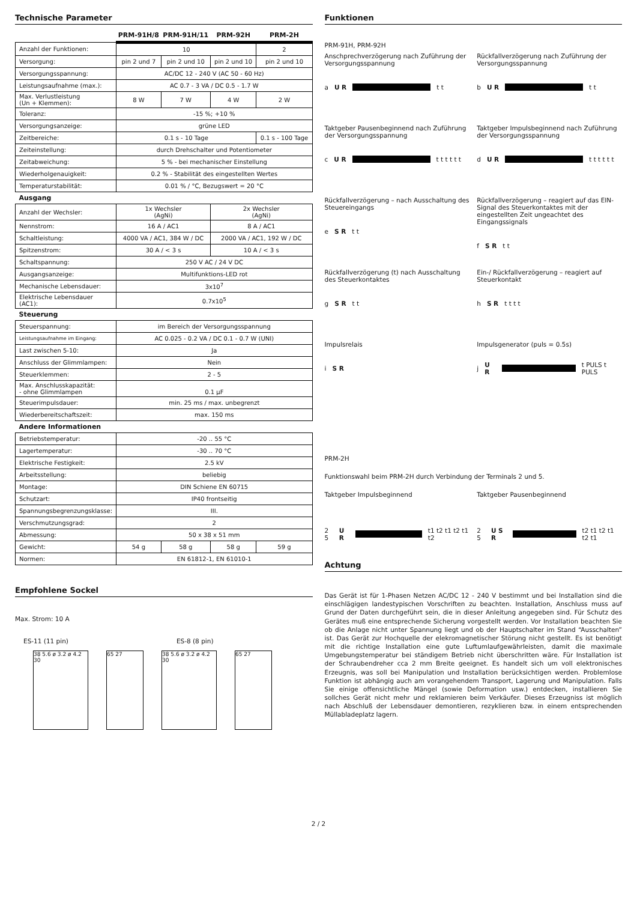Technische Parameter
| | PRM-91H/8 | PRM-91H/11 | PRM-92H | PRM-2H |
| --- | --- | --- | --- | --- |
| Anzahl der Funktionen: | 10 | | | 2 |
| Versorgung: | pin 2 und 7 | pin 2 und 10 | pin 2 und 10 | pin 2 und 10 |
| Versorgungsspannung: | AC/DC 12 - 240 V (AC 50 - 60 Hz) | | | |
| Leistungsaufnahme (max.): | AC 0.7 - 3 VA / DC 0.5 - 1.7 W | | | |
| Max. Verlustleistung (Un + Klemmen): | 8 W | 7 W | 4 W | 2 W |
| Toleranz: | -15 %; +10 % | | | |
| Versorgungsanzeige: | grüne LED | | | |
| Zeitbereiche: | 0.1 s - 10 Tage | | | 0.1 s - 100 Tage |
| Zeiteinstellung: | durch Drehschalter und Potentiometer | | | |
| Zeitabweichung: | 5 % - bei mechanischer Einstellung | | | |
| Wiederholgenauigkeit: | 0.2 % - Stabilität des eingestellten Wertes | | | |
| Temperaturstabilität: | 0.01 % / °C, Bezugswert = 20 °C | | | |
| Ausgang | | | | |
| Anzahl der Wechsler: | 1x Wechsler (AgNi) | | 2x Wechsler (AgNi) | |
| Nennstrom: | 16 A / AC1 | | 8 A / AC1 | |
| Schaltleistung: | 4000 VA / AC1, 384 W / DC | | 2000 VA / AC1, 192 W / DC | |
| Spitzenstrom: | 30 A / < 3 s | | 10 A / < 3 s | |
| Schaltspannung: | 250 V AC / 24 V DC | | | |
| Ausgangsanzeige: | Multifunktions-LED rot | | | |
| Mechanische Lebensdauer: | 3x10<sup>7</sup> | | | |
| Elektrische Lebensdauer (AC1): | 0.7x10<sup>5</sup> | | | |
| Steuerung | | | | |
| Steuerspannung: | im Bereich der Versorgungsspannung | | | |
| Leistungsaufnahme im Eingang: | AC 0.025 - 0.2 VA / DC 0.1 - 0.7 W (UNI) | | | |
| Last zwischen 5-10: | Ja | | | |
| Anschluss der Glimmlampen: | Nein | | | |
| Steuerklemmen: | 2 - 5 | | | |
| Max. Anschlusskapazität: - ohne Glimmlampen | 0.1 µF | | | |
| Steuerimpulsdauer: | min. 25 ms / max. unbegrenzt | | | |
| Wiederbereitschaftszeit: | max. 150 ms | | | |
| Andere Informationen | | | | |
| Betriebstemperatur: | -20 .. 55 °C | | | |
| Lagertemperatur: | -30 .. 70 °C | | | |
| Elektrische Festigkeit: | 2.5 kV | | | |
| Arbeitsstellung: | beliebig | | | |
| Montage: | DIN Schiene EN 60715 | | | |
| Schutzart: | IP40 frontseitig | | | |
| Spannungsbegrenzungsklasse: | III. | | | |
| Verschmutzungsgrad: | 2 | | | |
| Abmessung: | 50 x 38 x 51 mm | | | |
| Gewicht: | 54 g | 58 g | 58 g | 59 g |
| Normen: | EN 61812-1, EN 61010-1 | | | |
Empfohlene Sockel
Max. Strom: 10 A
ES-11 (11 pin) ES-8 (8 pin)
38 5.6 ø 3.2 ø 4.2 30
65 27 38 5.6 ø 3.2 ø 4.2 30
65 27
Funktionen
PRM-91H, PRM-92H
Anschprechverzögerung nach Zuführung der Versorgungsspannung
a U R
t t
Rückfallverzögerung nach Zuführung der Versorgungsspannung
b U R
t t
Taktgeber Pausenbeginnend nach Zuführung der Versorgungsspannung
c U R
t t t t t t
Taktgeber Impulsbeginnend nach Zuführung der Versorgungsspannung
d U R
t t t t t t
Rückfallverzögerung – nach Ausschaltung des Steuereingangs
e S R t t
Rückfallverzögerung – reagiert auf das EIN-Signal des Steuerkontaktes mit der eingestellten Zeit ungeachtet des Eingangssignals
f S R t t
Rückfallverzögerung (t) nach Ausschaltung des Steuerkontaktes
g S R t t
Ein-/ Rückfallverzögerung – reagiert auf Steuerkontakt
h S R t t t t
Impulsrelais
i S R
Impulsgenerator (puls = 0.5s)
j U R
t PULS t PULS
PRM-2H
Funktionswahl beim PRM-2H durch Verbindung der Terminals 2 und 5.
Taktgeber Impulsbeginnend
2 5 U R
t1 t2 t1 t2 t1 t2
Taktgeber Pausenbeginnend
2 5 U S R
t2 t1 t2 t1 t2 t1
Achtung
Das Gerät ist für 1-Phasen Netzen AC/DC 12 - 240 V bestimmt und bei Installation sind die einschlägigen landestypischen Vorschriften zu beachten. Installation, Anschluss muss auf Grund der Daten durchgeführt sein, die in dieser Anleitung angegeben sind. Für Schutz des Gerätes muß eine entsprechende Sicherung vorgestellt werden. Vor Installation beachten Sie ob die Anlage nicht unter Spannung liegt und ob der Hauptschalter im Stand “Ausschalten” ist. Das Gerät zur Hochquelle der elekromagnetischer Störung nicht gestellt. Es ist benötigt mit die richtige Installation eine gute Luftumlaufgewährleisten, damit die maximale Umgebungstemperatur bei ständigem Betrieb nicht überschritten wäre. Für Installation ist der Schraubendreher cca 2 mm Breite geeignet. Es handelt sich um voll elektronisches Erzeugnis, was soll bei Manipulation und Installation berücksichtigen werden. Problemlose Funktion ist abhängig auch am vorangehendem Transport, Lagerung und Manipulation. Falls Sie einige offensichtliche Mängel (sowie Deformation usw.) entdecken, installieren Sie sollches Gerät nicht mehr und reklamieren beim Verkäufer. Dieses Erzeugniss ist möglich nach Abschluß der Lebensdauer demontieren, rezyklieren bzw. in einem entsprechenden Müllabladeplatz lagern.
2 / 2